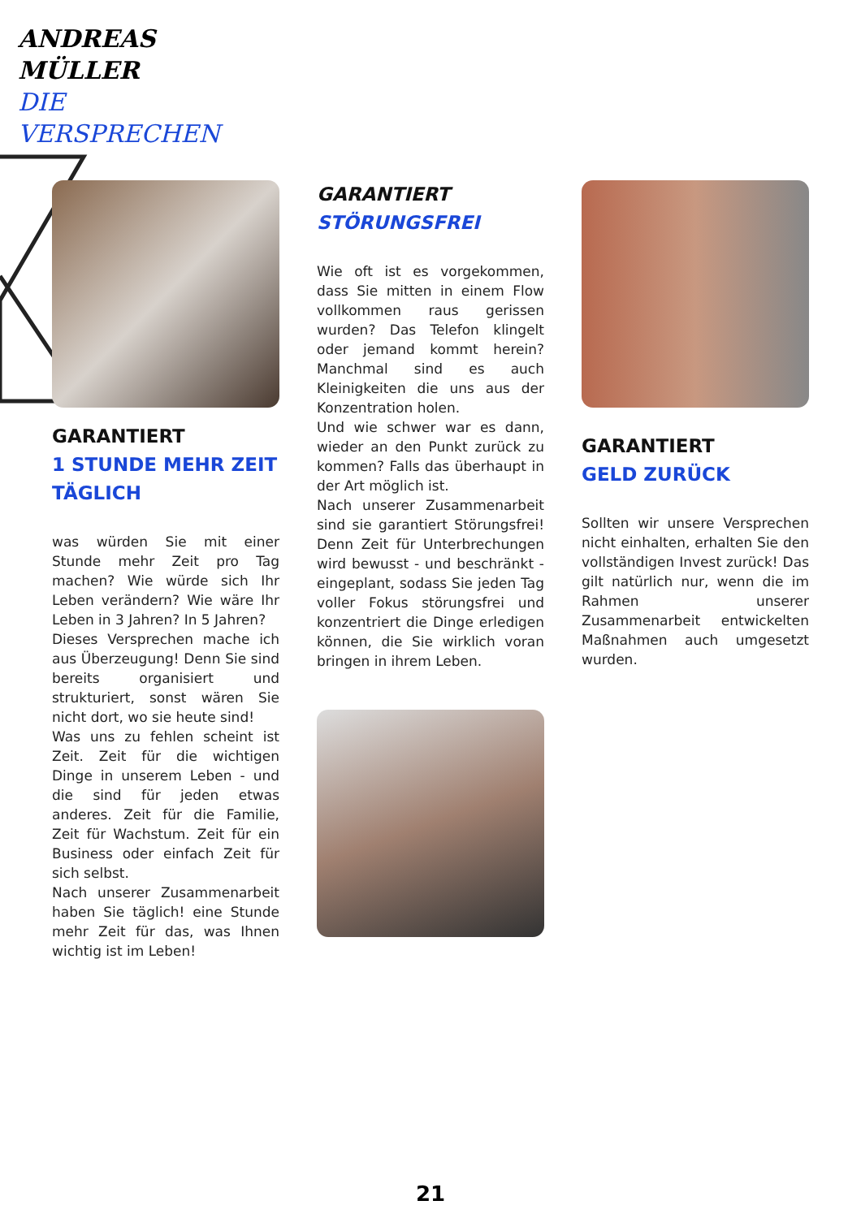ANDREAS
MÜLLER
DIE
VERSPRECHEN
GARANTIERT
1 STUNDE MEHR ZEIT TÄGLICH
was würden Sie mit einer Stunde mehr Zeit pro Tag machen? Wie würde sich Ihr Leben verändern? Wie wäre Ihr Leben in 3 Jahren? In 5 Jahren?
Dieses Versprechen mache ich aus Überzeugung! Denn Sie sind bereits organisiert und strukturiert, sonst wären Sie nicht dort, wo sie heute sind!
Was uns zu fehlen scheint ist Zeit. Zeit für die wichtigen Dinge in unserem Leben - und die sind für jeden etwas anderes. Zeit für die Familie, Zeit für Wachstum. Zeit für ein Business oder einfach Zeit für sich selbst.
Nach unserer Zusammenarbeit haben Sie täglich! eine Stunde mehr Zeit für das, was Ihnen wichtig ist im Leben!
GARANTIERT
STÖRUNGSFREI
Wie oft ist es vorgekommen, dass Sie mitten in einem Flow vollkommen raus gerissen wurden? Das Telefon klingelt oder jemand kommt herein? Manchmal sind es auch Kleinigkeiten die uns aus der Konzentration holen.
Und wie schwer war es dann, wieder an den Punkt zurück zu kommen? Falls das überhaupt in der Art möglich ist.
Nach unserer Zusammenarbeit sind sie garantiert Störungsfrei! Denn Zeit für Unterbrechungen wird bewusst - und beschränkt - eingeplant, sodass Sie jeden Tag voller Fokus störungsfrei und konzentriert die Dinge erledigen können, die Sie wirklich voran bringen in ihrem Leben.
GARANTIERT
GELD ZURÜCK
Sollten wir unsere Versprechen nicht einhalten, erhalten Sie den vollständigen Invest zurück! Das gilt natürlich nur, wenn die im Rahmen unserer Zusammenarbeit entwickelten Maßnahmen auch umgesetzt wurden.
21